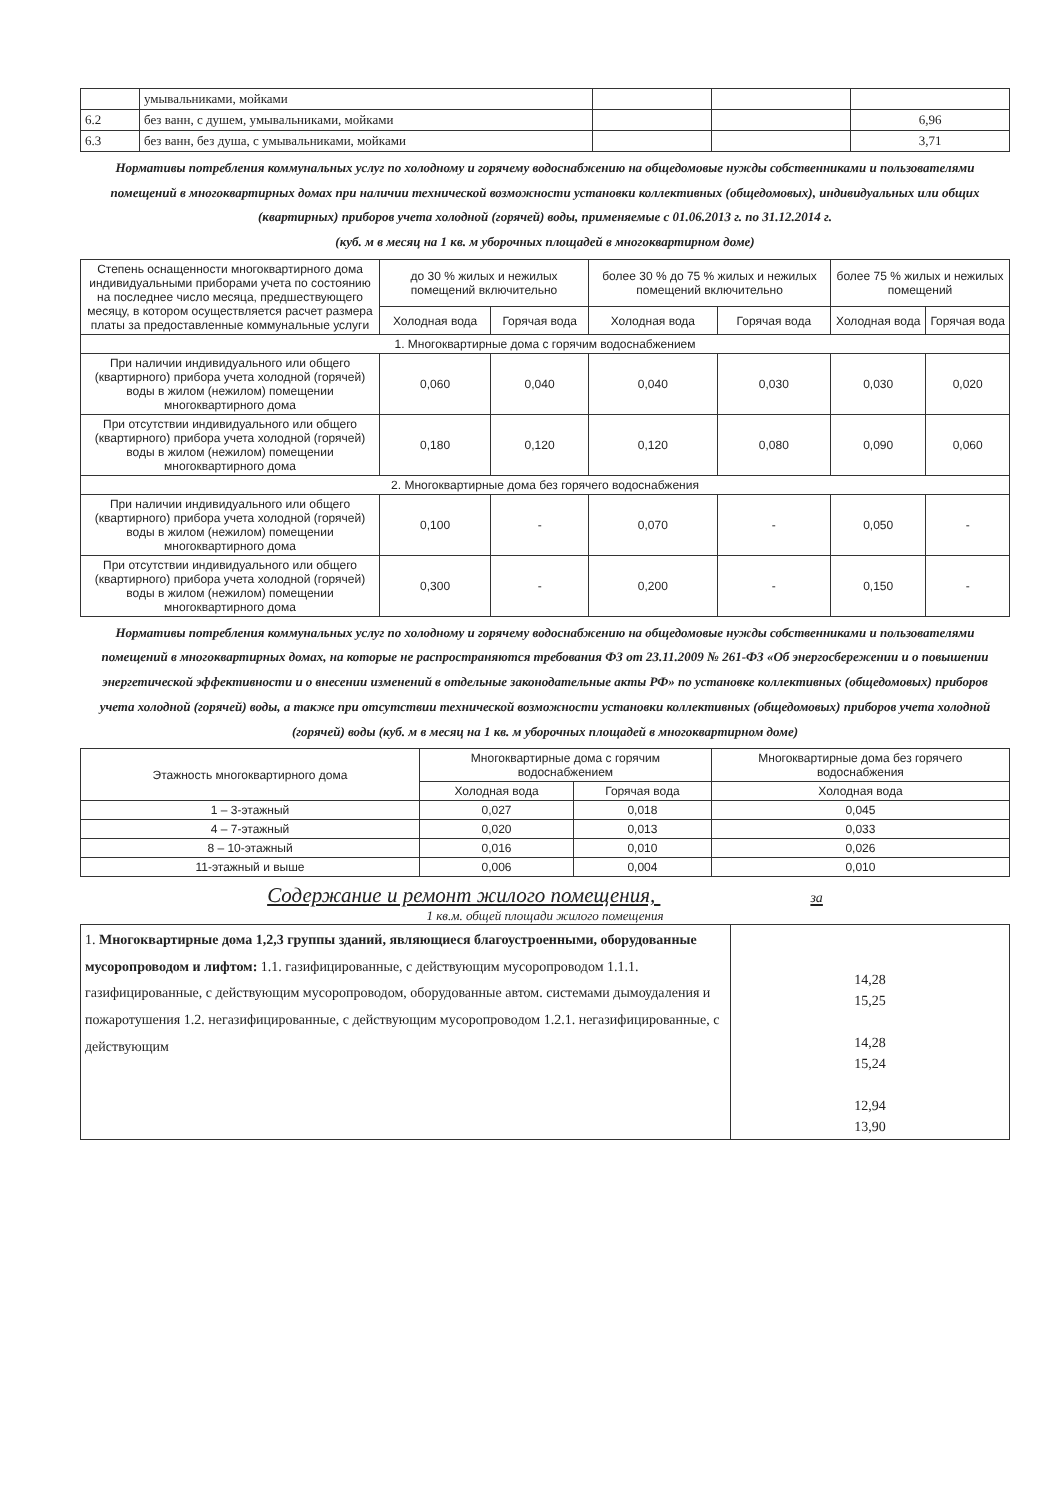| | умывальниками, мойками | | | |
| 6.2 | без ванн, с душем, умывальниками, мойками | | | 6,96 |
| 6.3 | без ванн, без душа, с умывальниками, мойками | | | 3,71 |
Нормативы потребления коммунальных услуг по холодному и горячему водоснабжению на общедомовые нужды собственниками и пользователями помещений в многоквартирных домах при наличии технической возможности установки коллективных (общедомовых), индивидуальных или общих (квартирных) приборов учета холодной (горячей) воды, применяемые с 01.06.2013 г. по 31.12.2014 г.
(куб. м в месяц на 1 кв. м уборочных площадей в многоквартирном доме)
| Степень оснащенности многоквартирного дома индивидуальными приборами учета по состоянию на последнее число месяца, предшествующего месяцу, в котором осуществляется расчет размера платы за предоставленные коммунальные услуги | до 30 % жилых и нежилых помещений включительно | | более 30 % до 75 % жилых и нежилых помещений включительно | | более 75 % жилых и нежилых помещений | |
| --- | --- | --- | --- | --- | --- | --- |
| | Холодная вода | Горячая вода | Холодная вода | Горячая вода | Холодная вода | Горячая вода |
| 1. Многоквартирные дома с горячим водоснабжением | | | | | | |
| При наличии индивидуального или общего (квартирного) прибора учета холодной (горячей) воды в жилом (нежилом) помещении многоквартирного дома | 0,060 | 0,040 | 0,040 | 0,030 | 0,030 | 0,020 |
| При отсутствии индивидуального или общего (квартирного) прибора учета холодной (горячей) воды в жилом (нежилом) помещении многоквартирного дома | 0,180 | 0,120 | 0,120 | 0,080 | 0,090 | 0,060 |
| 2. Многоквартирные дома без горячего водоснабжения | | | | | | |
| При наличии индивидуального или общего (квартирного) прибора учета холодной (горячей) воды в жилом (нежилом) помещении многоквартирного дома | 0,100 | - | 0,070 | - | 0,050 | - |
| При отсутствии индивидуального или общего (квартирного) прибора учета холодной (горячей) воды в жилом (нежилом) помещении многоквартирного дома | 0,300 | - | 0,200 | - | 0,150 | - |
Нормативы потребления коммунальных услуг по холодному и горячему водоснабжению на общедомовые нужды собственниками и пользователями помещений в многоквартирных домах, на которые не распространяются требования ФЗ от 23.11.2009 № 261-ФЗ «Об энергосбережении и о повышении энергетической эффективности и о внесении изменений в отдельные законодательные акты РФ» по установке коллективных (общедомовых) приборов учета холодной (горячей) воды, а также при отсутствии технической возможности установки коллективных (общедомовых) приборов учета холодной (горячей) воды (куб. м в месяц на 1 кв. м уборочных площадей в многоквартирном доме)
| Этажность многоквартирного дома | Многоквартирные дома с горячим водоснабжением | | Многоквартирные дома без горячего водоснабжения |
| --- | --- | --- | --- |
| | Холодная вода | Горячая вода | Холодная вода |
| 1 – 3-этажный | 0,027 | 0,018 | 0,045 |
| 4 – 7-этажный | 0,020 | 0,013 | 0,033 |
| 8 – 10-этажный | 0,016 | 0,010 | 0,026 |
| 11-этажный и выше | 0,006 | 0,004 | 0,010 |
Содержание и ремонт жилого помещения, за
1 кв.м. общей площади жилого помещения
| 1. Многоквартирные дома 1,2,3 группы зданий, являющиеся благоустроенными, оборудованные мусоропроводом и лифтом: 1.1. газифицированные, с действующим мусоропроводом 1.1.1. газифицированные, с действующим мусоропроводом, оборудованные автом. системами дымоудаления и пожаротушения 1.2. негазифицированные, с действующим мусоропроводом 1.2.1. негазифицированные, с действующим | 14,28 15,25 14,28 15,24 12,94 13,90 |